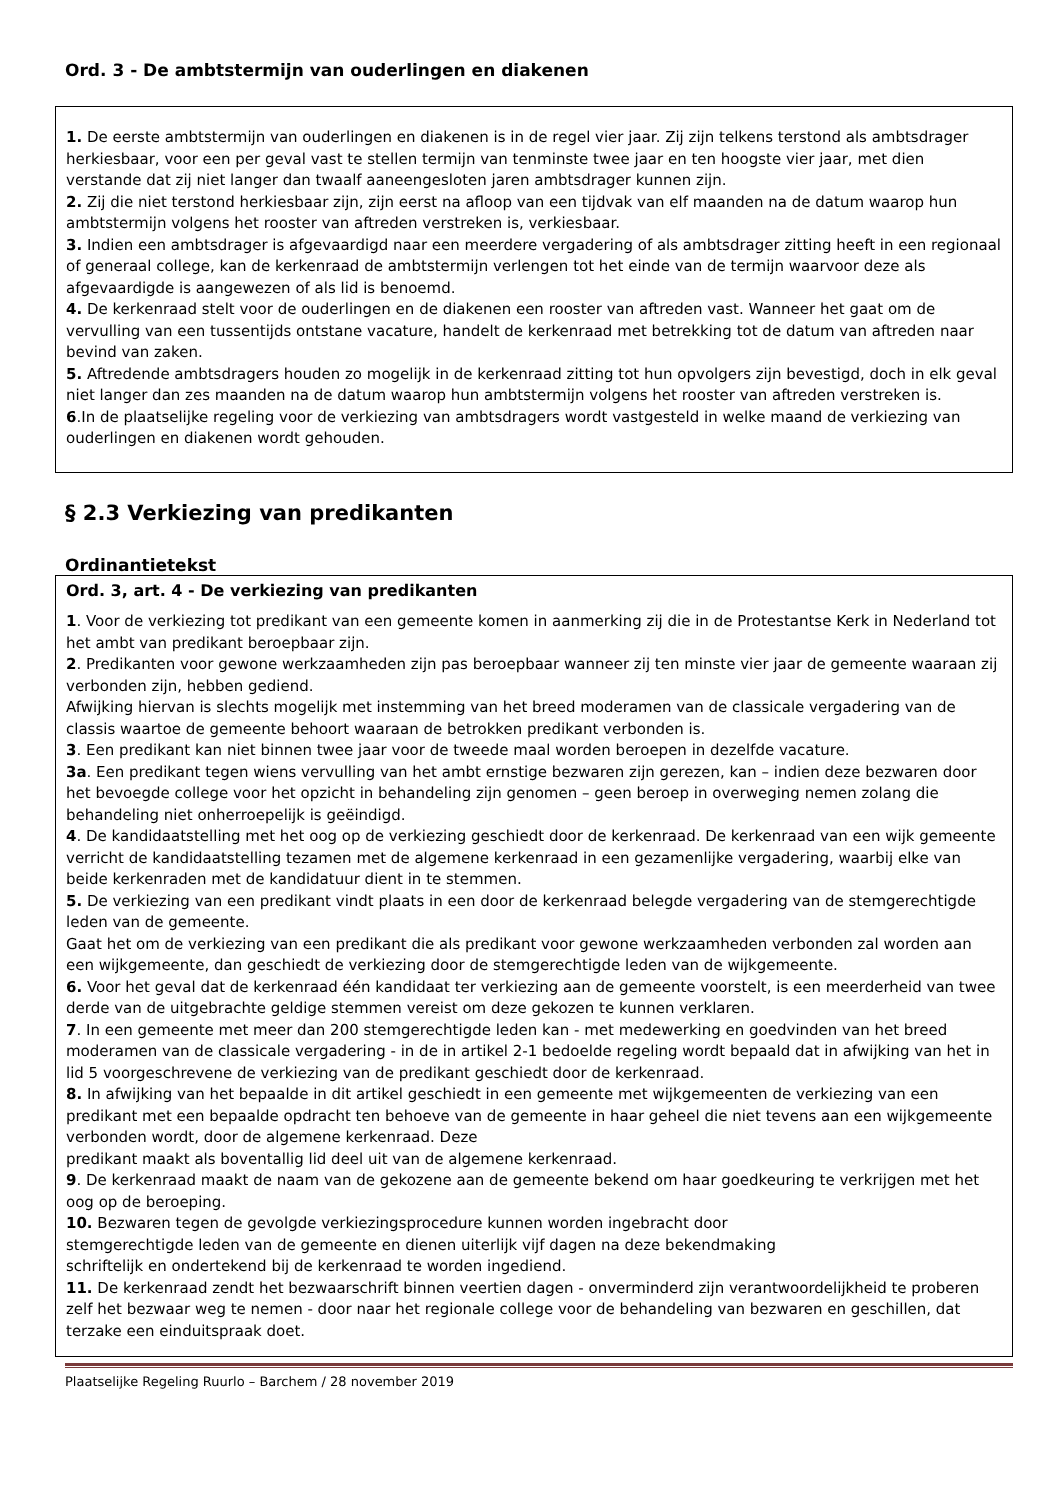Ord. 3 - De ambtstermijn van ouderlingen en diakenen
1. De eerste ambtstermijn van ouderlingen en diakenen is in de regel vier jaar. Zij zijn telkens terstond als ambtsdrager herkiesbaar, voor een per geval vast te stellen termijn van tenminste twee jaar en ten hoogste vier jaar, met dien verstande dat zij niet langer dan twaalf aaneengesloten jaren ambtsdrager kunnen zijn.
2. Zij die niet terstond herkiesbaar zijn, zijn eerst na afloop van een tijdvak van elf maanden na de datum waarop hun ambtstermijn volgens het rooster van aftreden verstreken is, verkiesbaar.
3. Indien een ambtsdrager is afgevaardigd naar een meerdere vergadering of als ambtsdrager zitting heeft in een regionaal of generaal college, kan de kerkenraad de ambtstermijn verlengen tot het einde van de termijn waarvoor deze als afgevaardigde is aangewezen of als lid is benoemd.
4. De kerkenraad stelt voor de ouderlingen en de diakenen een rooster van aftreden vast. Wanneer het gaat om de vervulling van een tussentijds ontstane vacature, handelt de kerkenraad met betrekking tot de datum van aftreden naar bevind van zaken.
5. Aftredende ambtsdragers houden zo mogelijk in de kerkenraad zitting tot hun opvolgers zijn bevestigd, doch in elk geval niet langer dan zes maanden na de datum waarop hun ambtstermijn volgens het rooster van aftreden verstreken is.
6.In de plaatselijke regeling voor de verkiezing van ambtsdragers wordt vastgesteld in welke maand de verkiezing van ouderlingen en diakenen wordt gehouden.
§ 2.3 Verkiezing van predikanten
Ordinantietekst
Ord. 3, art. 4 - De verkiezing van predikanten
1. Voor de verkiezing tot predikant van een gemeente komen in aanmerking zij die in de Protestantse Kerk in Nederland tot het ambt van predikant beroepbaar zijn.
2. Predikanten voor gewone werkzaamheden zijn pas beroepbaar wanneer zij ten minste vier jaar de gemeente waaraan zij verbonden zijn, hebben gediend.
Afwijking hiervan is slechts mogelijk met instemming van het breed moderamen van de classicale vergadering van de classis waartoe de gemeente behoort waaraan de betrokken predikant verbonden is.
3. Een predikant kan niet binnen twee jaar voor de tweede maal worden beroepen in dezelfde vacature.
3a. Een predikant tegen wiens vervulling van het ambt ernstige bezwaren zijn gerezen, kan – indien deze bezwaren door het bevoegde college voor het opzicht in behandeling zijn genomen – geen beroep in overweging nemen zolang die behandeling niet onherroepelijk is geëindigd.
4. De kandidaatstelling met het oog op de verkiezing geschiedt door de kerkenraad. De kerkenraad van een wijk gemeente verricht de kandidaatstelling tezamen met de algemene kerkenraad in een gezamenlijke vergadering, waarbij elke van beide kerkenraden met de kandidatuur dient in te stemmen.
5. De verkiezing van een predikant vindt plaats in een door de kerkenraad belegde vergadering van de stemgerechtigde leden van de gemeente.
Gaat het om de verkiezing van een predikant die als predikant voor gewone werkzaamheden verbonden zal worden aan een wijkgemeente, dan geschiedt de verkiezing door de stemgerechtigde leden van de wijkgemeente.
6. Voor het geval dat de kerkenraad één kandidaat ter verkiezing aan de gemeente voorstelt, is een meerderheid van twee derde van de uitgebrachte geldige stemmen vereist om deze gekozen te kunnen verklaren.
7. In een gemeente met meer dan 200 stemgerechtigde leden kan - met medewerking en goedvinden van het breed moderamen van de classicale vergadering - in de in artikel 2-1 bedoelde regeling wordt bepaald dat in afwijking van het in lid 5 voorgeschrevene de verkiezing van de predikant geschiedt door de kerkenraad.
8. In afwijking van het bepaalde in dit artikel geschiedt in een gemeente met wijkgemeenten de verkiezing van een predikant met een bepaalde opdracht ten behoeve van de gemeente in haar geheel die niet tevens aan een wijkgemeente verbonden wordt, door de algemene kerkenraad. Deze
predikant maakt als boventallig lid deel uit van de algemene kerkenraad.
9. De kerkenraad maakt de naam van de gekozene aan de gemeente bekend om haar goedkeuring te verkrijgen met het oog op de beroeping.
10. Bezwaren tegen de gevolgde verkiezingsprocedure kunnen worden ingebracht door
stemgerechtigde leden van de gemeente en dienen uiterlijk vijf dagen na deze bekendmaking
schriftelijk en ondertekend bij de kerkenraad te worden ingediend.
11. De kerkenraad zendt het bezwaarschrift binnen veertien dagen - onverminderd zijn verantwoordelijkheid te proberen zelf het bezwaar weg te nemen - door naar het regionale college voor de behandeling van bezwaren en geschillen, dat terzake een einduitspraak doet.
Plaatselijke Regeling Ruurlo – Barchem / 28 november 2019